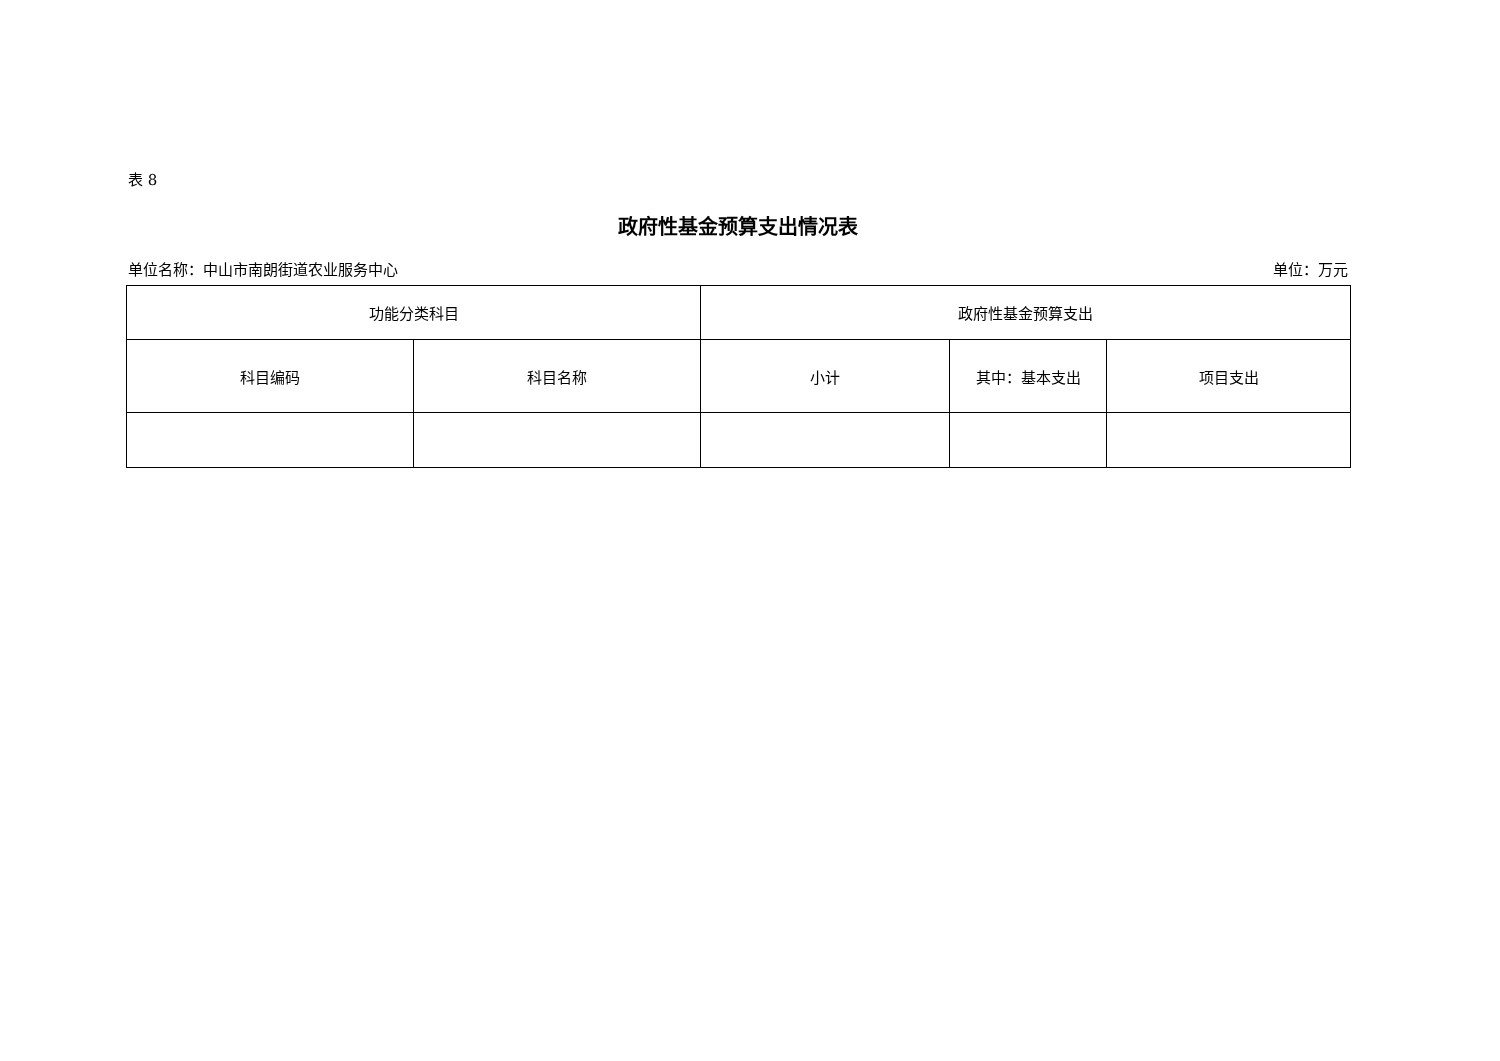表 8
政府性基金预算支出情况表
单位名称：中山市南朗街道农业服务中心 单位：万元
| 功能分类科目 | | 政府性基金预算支出 | | |
| --- | --- | --- | --- | --- |
| 科目编码 | 科目名称 | 小计 | 其中：基本支出 | 项目支出 |